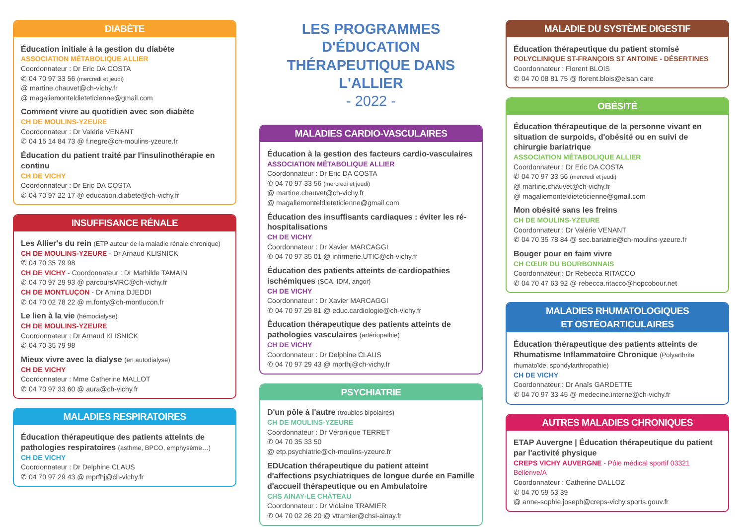DIABÈTE
Éducation initiale à la gestion du diabète
ASSOCIATION MÉTABOLIQUE ALLIER
Coordonnateur : Dr Eric DA COSTA
✆ 04 70 97 33 56 (mercredi et jeudi)
@ martine.chauvet@ch-vichy.fr
@ magaliemonteldieteticienne@gmail.com
Comment vivre au quotidien avec son diabète
CH DE MOULINS-YZEURE
Coordonnateur : Dr Valérie VENANT
✆ 04 15 14 84 73 @ f.negre@ch-moulins-yzeure.fr
Éducation du patient traité par l'insulinothérapie en continu
CH DE VICHY
Coordonnateur : Dr Eric DA COSTA
✆ 04 70 97 22 17 @ education.diabete@ch-vichy.fr
INSUFFISANCE RÉNALE
Les Allier's du rein (ETP autour de la maladie rénale chronique)
CH DE MOULINS-YZEURE - Dr Arnaud KLISNICK
✆ 04 70 35 79 98
CH DE VICHY - Coordonnateur : Dr Mathilde TAMAIN
✆ 04 70 97 29 93 @ parcoursMRC@ch-vichy.fr
CH DE MONTLUÇON - Dr Amina DJEDDI
✆ 04 70 02 78 22 @ m.fonty@ch-montlucon.fr
Le lien à la vie (hémodialyse)
CH DE MOULINS-YZEURE
Coordonnateur : Dr Arnaud KLISNICK
✆ 04 70 35 79 98
Mieux vivre avec la dialyse (en autodialyse)
CH DE VICHY
Coordonnateur : Mme Catherine MALLOT
✆ 04 70 97 33 60 @ aura@ch-vichy.fr
MALADIES RESPIRATOIRES
Éducation thérapeutique des patients atteints de pathologies respiratoires (asthme, BPCO, emphysème…)
CH DE VICHY
Coordonnateur : Dr Delphine CLAUS
✆ 04 70 97 29 43 @ mprfhj@ch-vichy.fr
LES PROGRAMMES D'ÉDUCATION THÉRAPEUTIQUE DANS L'ALLIER
- 2022 -
MALADIES CARDIO-VASCULAIRES
Éducation à la gestion des facteurs cardio-vasculaires
ASSOCIATION MÉTABOLIQUE ALLIER
Coordonnateur : Dr Eric DA COSTA
✆ 04 70 97 33 56 (mercredi et jeudi)
@ martine.chauvet@ch-vichy.fr
@ magaliemonteldieteticienne@gmail.com
Éducation des insuffisants cardiaques : éviter les ré-hospitalisations
CH DE VICHY
Coordonnateur : Dr Xavier MARCAGGI
✆ 04 70 97 35 01 @ infirmerie.UTIC@ch-vichy.fr
Éducation des patients atteints de cardiopathies ischémiques (SCA, IDM, angor)
CH DE VICHY
Coordonnateur : Dr Xavier MARCAGGI
✆ 04 70 97 29 81 @ educ.cardiologie@ch-vichy.fr
Éducation thérapeutique des patients atteints de pathologies vasculaires (artériopathie)
CH DE VICHY
Coordonnateur : Dr Delphine CLAUS
✆ 04 70 97 29 43 @ mprfhj@ch-vichy.fr
PSYCHIATRIE
D'un pôle à l'autre (troubles bipolaires)
CH DE MOULINS-YZEURE
Coordonnateur : Dr Véronique TERRET
✆ 04 70 35 33 50
@ etp.psychiatrie@ch-moulins-yzeure.fr
EDUcation thérapeutique du patient atteint d'affections psychiatriques de longue durée en Famille d'accueil thérapeutique ou en Ambulatoire
CHS AINAY-LE CHÂTEAU
Coordonnateur : Dr Violaine TRAMIER
✆ 04 70 02 26 20 @ vtramier@chsi-ainay.fr
MALADIE DU SYSTÈME DIGESTIF
Éducation thérapeutique du patient stomisé
POLYCLINIQUE ST-FRANÇOIS ST ANTOINE - DÉSERTINES
Coordonnateur : Florent BLOIS
✆ 04 70 08 81 75 @ florent.blois@elsan.care
OBÉSITÉ
Éducation thérapeutique de la personne vivant en situation de surpoids, d'obésité ou en suivi de chirurgie bariatrique
ASSOCIATION MÉTABOLIQUE ALLIER
Coordonnateur : Dr Eric DA COSTA
✆ 04 70 97 33 56 (mercredi et jeudi)
@ martine.chauvet@ch-vichy.fr
@ magaliemonteldieteticienne@gmail.com
Mon obésité sans les freins
CH DE MOULINS-YZEURE
Coordonnateur : Dr Valérie VENANT
✆ 04 70 35 78 84 @ sec.bariatrie@ch-moulins-yzeure.fr
Bouger pour en faim vivre
CH CŒUR DU BOURBONNAIS
Coordonnateur : Dr Rebecca RITACCO
✆ 04 70 47 63 92 @ rebecca.ritacco@hopcobour.net
MALADIES RHUMATOLOGIQUES
ET OSTÉOARTICULAIRES
Éducation thérapeutique des patients atteints de Rhumatisme Inflammatoire Chronique (Polyarthrite rhumatoïde, spondylarthropathie)
CH DE VICHY
Coordonnateur : Dr Anaïs GARDETTE
✆ 04 70 97 33 45 @ medecine.interne@ch-vichy.fr
AUTRES MALADIES CHRONIQUES
ETAP Auvergne | Éducation thérapeutique du patient par l'activité physique
CREPS VICHY AUVERGNE - Pôle médical sportif 03321 Bellerive/A
Coordonnateur : Catherine DALLOZ
✆ 04 70 59 53 39
@ anne-sophie.joseph@creps-vichy.sports.gouv.fr